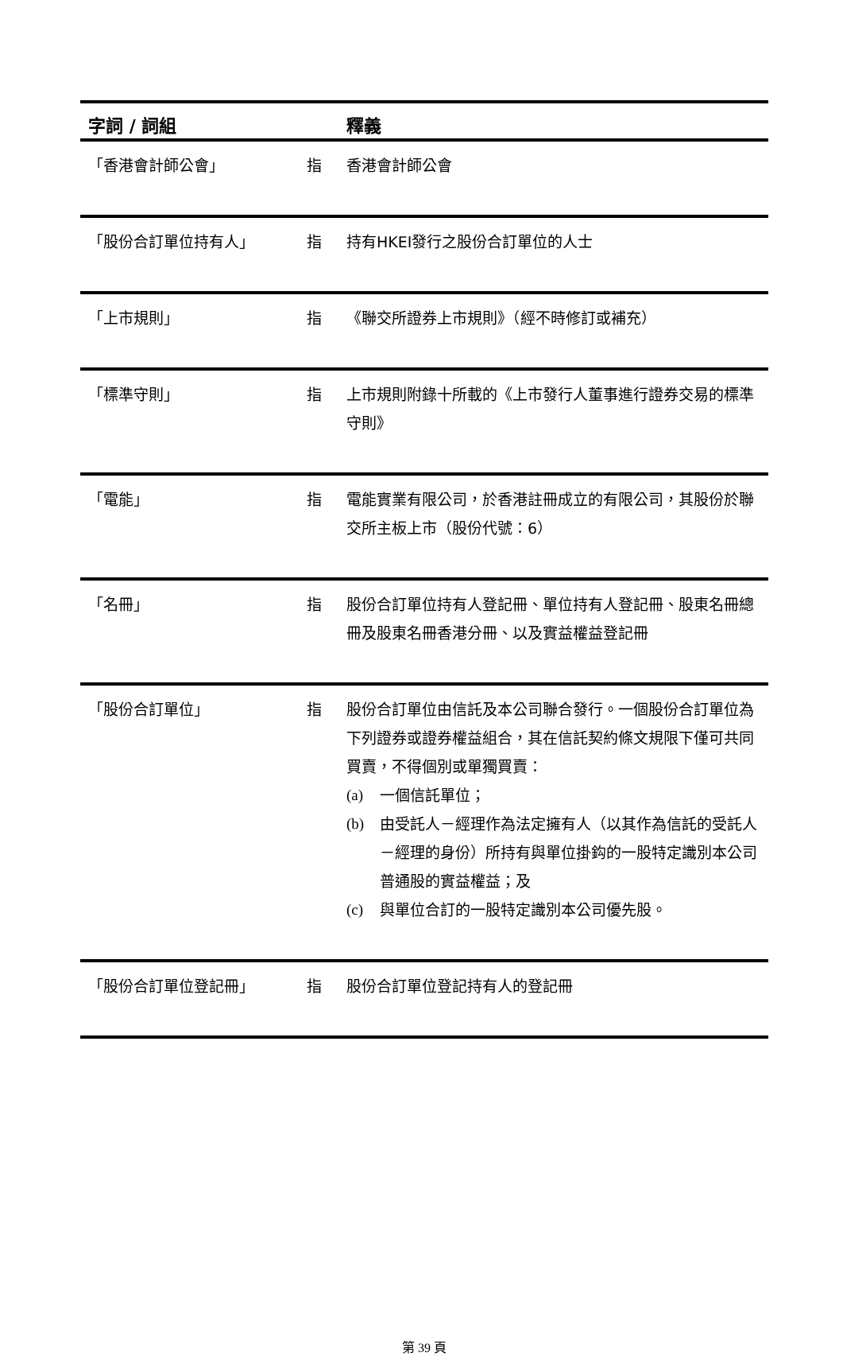| 字詞 / 詞組 | | 釋義 |
| --- | --- | --- |
| 「香港會計師公會」 | 指 | 香港會計師公會 |
| 「股份合訂單位持有人」 | 指 | 持有HKEI發行之股份合訂單位的人士 |
| 「上市規則」 | 指 | 《聯交所證券上市規則》（經不時修訂或補充） |
| 「標準守則」 | 指 | 上市規則附錄十所載的《上市發行人董事進行證券交易的標準守則》 |
| 「電能」 | 指 | 電能實業有限公司，於香港註冊成立的有限公司，其股份於聯交所主板上市（股份代號：6） |
| 「名冊」 | 指 | 股份合訂單位持有人登記冊、單位持有人登記冊、股東名冊總冊及股東名冊香港分冊、以及實益權益登記冊 |
| 「股份合訂單位」 | 指 | 股份合訂單位由信託及本公司聯合發行。一個股份合訂單位為下列證券或證券權益組合，其在信託契約條文規限下僅可共同買賣，不得個別或單獨買賣： (a) 一個信託單位； (b) 由受託人－經理作為法定擁有人（以其作為信託的受託人－經理的身份）所持有與單位掛鈎的一股特定識別本公司普通股的實益權益；及 (c) 與單位合訂的一股特定識別本公司優先股。 |
| 「股份合訂單位登記冊」 | 指 | 股份合訂單位登記持有人的登記冊 |
第 39 頁